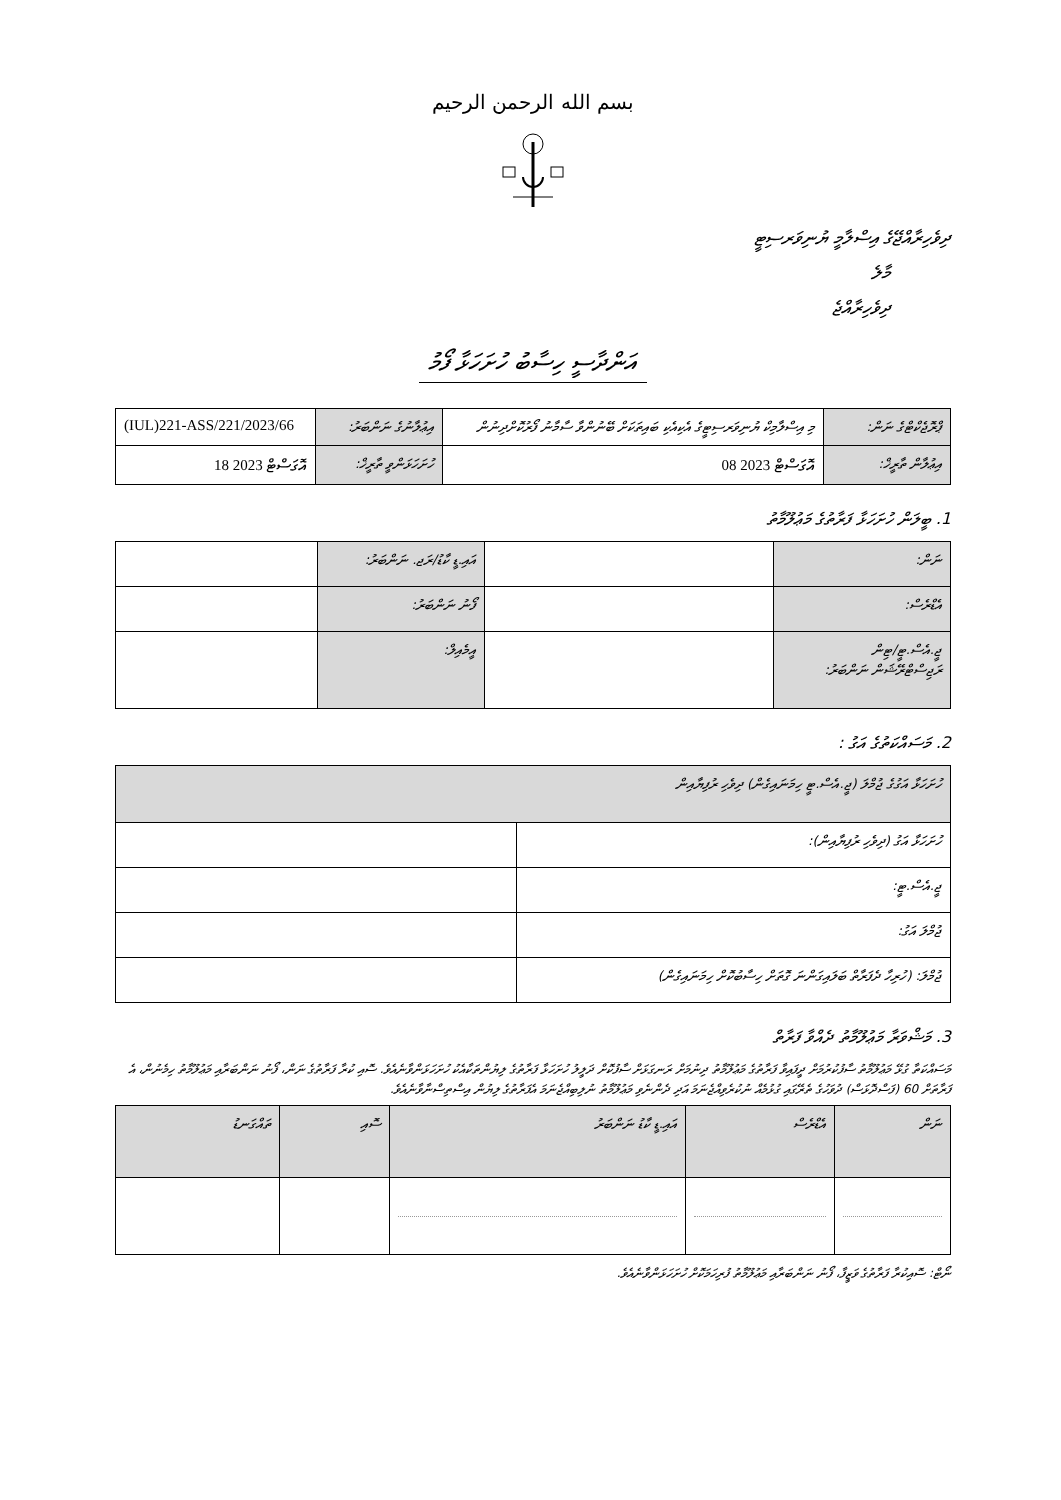بسم الله الرحمن الرحيم
ދިވެހިރާއްޖޭގެ އިސްލާމީ ޔުނިވަރސިޓީ
މާލެ
ދިވެހިރާއްޖެ
އަންދާސީ ހިސާބު ހުށަހަޅާ ފޯމު
| ޕްރޮޖެކްޓްގެ ނަން: | މި އިސްލާމިކް ޔުނިވަރސިޓީގެ އެކިއެކި ބައިތަކަށް ބޭނުންވާ ސާމާނު ފޯރުކޮށްދިނުން | އިޢުލާނުގެ ނަންބަރު: | (IUL)221-ASS/221/2023/66 |
| އިޢުލާން ތާރީޚް: | 08 އޮގަސްޓް 2023 | ހުށަހަޅަންވީ ތާރީޚް: | 18 އޮގަސްޓް 2023 |
1. ބީލަން ހުށަހަޅާ ފަރާތުގެ މަޢުލޫމާތު
| ނަން: | | އައި.ޑީ ކާޑު/ރަޖ. ނަންބަރު: | |
| އެޑްރެސް: | | ފޯނު ނަންބަރު: | |
| ޖީ.އެސް.ޓީ/ޓިން ރަޖިސްޓްރޭޝަން ނަންބަރު: | | އީމެއިލް: | |
2. މަސައްކަތުގެ އަގު :
| ހުށަހަޅާ އަގުގެ ޖުމްލަ (ޖީ.އެސް.ޓީ ހިމަނައިގެން) ދިވެހި ރުފިޔާއިން | |
| ހުށަހަޅާ އަގު (ދިވެހި ރުފިޔާއިން): | |
| ޖީ.އެސް.ޓީ: | |
| ޖުމްލަ އަގު: | |
| ޖުމްލަ: (ހުރިހާ ދެފަރާތް ބަލައިގަންނަ ގޮތަށް ހިސާބުކޮށް ހިމަނައިގެން) | |
3. މަޝްވަރާ މަޢުލޫމާތު ދެއްވާ ފަރާތް
މަސައްކަތާ ގުޅޭ މަޢުލޫމާތު ސާފުކުރުމަށް ދީފައިވާ ފަރާތުގެ މަޢުލޫމާތު ދިނުމަށް ރަނގަޅަށް ސާފުކޮށް ދަލީލު ހުށަހަޅާ ފަރާތުގެ ލިޔުންތަކާއެކު ހުށަހަޅަންވާނެއެވެ. ސޮއި ކުރާ ފަރާތުގެ ނަން، ފޯނު ނަންބަރާއި މަޢުލޫމާތު ހިމެނުން، އެ ފަރާތަށް 60 (ފަސްދޮޅަސް) ދުވަހުގެ ތެރޭގައި ގުޅުމެއް ނުކުރެވިއްޖެނަމަ އަދި ދެންނެވި މަޢުލޫމާތު ނުލިބިއްޖެނަމަ އެފަރާތުގެ ލިޔުން އިސްތިސްނާވާނެއެވެ.
| ނަން | އެޑްރެސް | އައި.ޑީ ކާޑު ނަންބަރު | ސޮއި | ތައްގަނޑު |
| --- | --- | --- | --- | --- |
ނޯޓް: ސޮއިކުރާ ފަރާތުގެ ވަޒީފާ، ފޯނު ނަންބަރާއި މަޢުލޫމާތު ފުރިހަމަކޮށް ހުށަހަޅަންވާނެއެވެ.